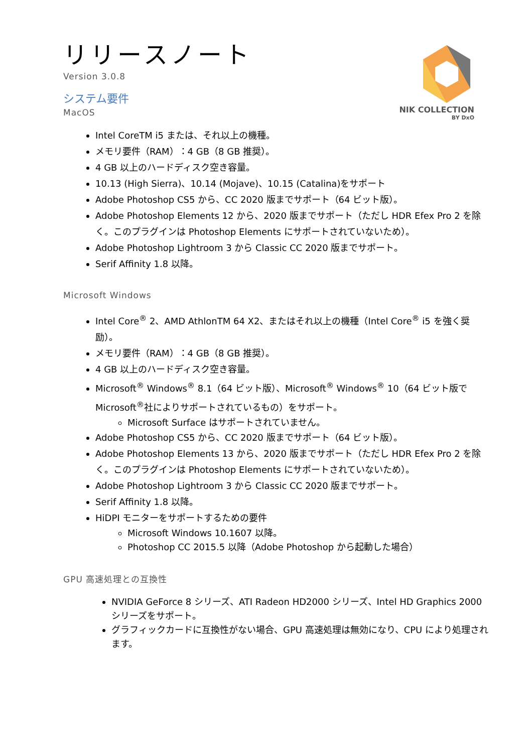NIK COLLECTION
BY DxO
リリースノート
Version 3.0.8
システム要件
MacOS
Intel CoreTM i5 または、それ以上の機種。
メモリ要件（RAM）：4 GB（8 GB 推奨）。
4 GB 以上のハードディスク空き容量。
10.13 (High Sierra)、10.14 (Mojave)、10.15 (Catalina)をサポート
Adobe Photoshop CS5 から、CC 2020 版までサポート（64 ビット版）。
Adobe Photoshop Elements 12 から、2020 版までサポート（ただし HDR Efex Pro 2 を除く。このプラグインは Photoshop Elements にサポートされていないため）。
Adobe Photoshop Lightroom 3 から Classic CC 2020 版までサポート。
Serif Affinity 1.8 以降。
Microsoft Windows
Intel Core<sup>®</sup> 2、AMD AthlonTM 64 X2、またはそれ以上の機種（Intel Core<sup>®</sup> i5 を強く奨励）。
メモリ要件（RAM）：4 GB（8 GB 推奨）。
4 GB 以上のハードディスク空き容量。
Microsoft<sup>®</sup> Windows<sup>®</sup> 8.1（64 ビット版）、Microsoft<sup>®</sup> Windows<sup>®</sup> 10（64 ビット版で Microsoft<sup>®</sup>社によりサポートされているもの）をサポート。
Microsoft Surface はサポートされていません。
Adobe Photoshop CS5 から、CC 2020 版までサポート（64 ビット版）。
Adobe Photoshop Elements 13 から、2020 版までサポート（ただし HDR Efex Pro 2 を除く。このプラグインは Photoshop Elements にサポートされていないため）。
Adobe Photoshop Lightroom 3 から Classic CC 2020 版までサポート。
Serif Affinity 1.8 以降。
HiDPI モニターをサポートするための要件
Microsoft Windows 10.1607 以降。
Photoshop CC 2015.5 以降（Adobe Photoshop から起動した場合）
GPU 高速処理との互換性
NVIDIA GeForce 8 シリーズ、ATI Radeon HD2000 シリーズ、Intel HD Graphics 2000 シリーズをサポート。
グラフィックカードに互換性がない場合、GPU 高速処理は無効になり、CPU により処理されます。